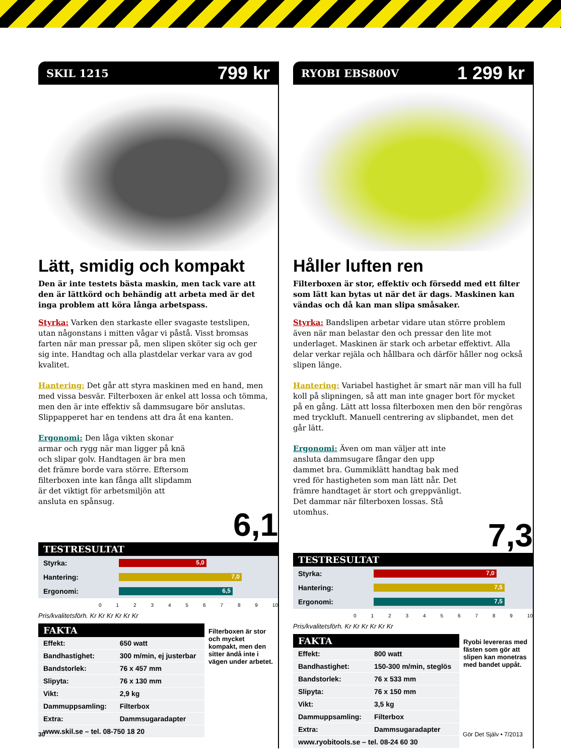SKIL 1215 799 kr
Lätt, smidig och kompakt
Den är inte testets bästa maskin, men tack vare att den är lättkörd och behändig att arbeta med är det inga problem att köra långa arbetspass.
Styrka: Varken den starkaste eller svagaste testslipen, utan någonstans i mitten vågar vi påstå. Visst bromsas farten när man pressar på, men slipen sköter sig och ger sig inte. Handtag och alla plastdelar verkar vara av god kvalitet.
Hantering: Det går att styra maskinen med en hand, men med vissa besvär. Filterboxen är enkel att lossa och tömma, men den är inte effektiv så dammsugare bör anslutas. Slippapperet har en tendens att dra åt ena kanten.
Ergonomi: Den låga vikten skonar armar och rygg när man ligger på knä och slipar golv. Handtagen är bra men det främre borde vara större. Eftersom filterboxen inte kan fånga allt slipdamm är det viktigt för arbetsmiljön att ansluta en spånsug.
6,1
TESTRESULTAT
| Styrka: | 5,0 |
| Hantering: | 7,0 |
| Ergonomi: | 6,5 |
0123456789 10
Pris/kvalitetsförh. Kr Kr Kr Kr Kr Kr
FAKTA
| Effekt: | 650 watt |
| Bandhastighet: | 300 m/min, ej justerbar |
| Bandstorlek: | 76 x 457 mm |
| Slipyta: | 76 x 130 mm |
| Vikt: | 2,9 kg |
| Dammuppsamling: | Filterbox |
| Extra: | Dammsugaradapter |
| www.skil.se – tel. 08-750 18 20 | |
Filterboxen är stor och mycket kompakt, men den sitter ändå inte i vägen under arbetet.
RYOBI EBS800V 1 299 kr
Håller luften ren
Filterboxen är stor, effektiv och försedd med ett filter som lätt kan bytas ut när det är dags. Maskinen kan vändas och då kan man slipa småsaker.
Styrka: Bandslipen arbetar vidare utan större problem även när man belastar den och pressar den lite mot underlaget. Maskinen är stark och arbetar effektivt. Alla delar verkar rejäla och hållbara och därför håller nog också slipen länge.
Hantering: Variabel hastighet är smart när man vill ha full koll på slipningen, så att man inte gnager bort för mycket på en gång. Lätt att lossa filterboxen men den bör rengöras med tryckluft. Manuell centrering av slipbandet, men det går lätt.
Ergonomi: Även om man väljer att inte ansluta dammsugare fångar den upp dammet bra. Gummiklätt handtag bak med vred för hastigheten som man lätt når. Det främre handtaget är stort och greppvänligt. Det dammar när filterboxen lossas. Stå utomhus.
7,3
TESTRESULTAT
| Styrka: | 7,0 |
| Hantering: | 7,5 |
| Ergonomi: | 7,5 |
0123456789 10
Pris/kvalitetsförh. Kr Kr Kr Kr Kr Kr
FAKTA
| Effekt: | 800 watt |
| Bandhastighet: | 150-300 m/min, steglös |
| Bandstorlek: | 76 x 533 mm |
| Slipyta: | 76 x 150 mm |
| Vikt: | 3,5 kg |
| Dammuppsamling: | Filterbox |
| Extra: | Dammsugaradapter |
| www.ryobitools.se – tel. 08-24 60 30 | |
Ryobi levereras med fästen som gör att slipen kan monetras med bandet uppåt.
30 Gör Det Själv • 7/2013